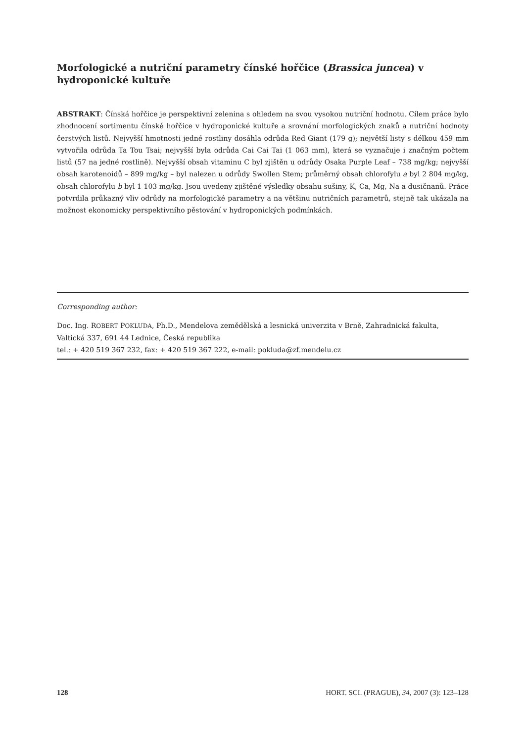Morfologické a nutriční parametry čínské hořčice (Brassica juncea) v hydroponické kultuře
ABSTRAKT: Čínská hořčice je perspektivní zelenina s ohledem na svou vysokou nutriční hodnotu. Cílem práce bylo zhodnocení sortimentu čínské hořčice v hydroponické kultuře a srovnání morfologických znaků a nutriční hodnoty čerstvých listů. Nejvyšší hmotnosti jedné rostliny dosáhla odrůda Red Giant (179 g); největší listy s délkou 459 mm vytvořila odrůda Ta Tou Tsai; nejvyšší byla odrůda Cai Cai Tai (1 063 mm), která se vyznačuje i značným počtem listů (57 na jedné rostlině). Nejvyšší obsah vitaminu C byl zjištěn u odrůdy Osaka Purple Leaf – 738 mg/kg; nejvyšší obsah karotenoidů – 899 mg/kg – byl nalezen u odrůdy Swollen Stem; průměrný obsah chlorofylu a byl 2 804 mg/kg, obsah chlorofylu b byl 1 103 mg/kg. Jsou uvedeny zjištěné výsledky obsahu sušiny, K, Ca, Mg, Na a dusičnanů. Práce potvrdila průkazný vliv odrůdy na morfologické parametry a na většinu nutričních parametrů, stejně tak ukázala na možnost ekonomicky perspektivního pěstování v hydroponických podmínkách.
Corresponding author:
Doc. Ing. ROBERT POKLUDA, Ph.D., Mendelova zemědělská a lesnická univerzita v Brně, Zahradnická fakulta, Valtická 337, 691 44 Lednice, Česká republika
tel.: + 420 519 367 232, fax: + 420 519 367 222, e-mail: pokluda@zf.mendelu.cz
128 HORT. SCI. (PRAGUE), 34, 2007 (3): 123–128